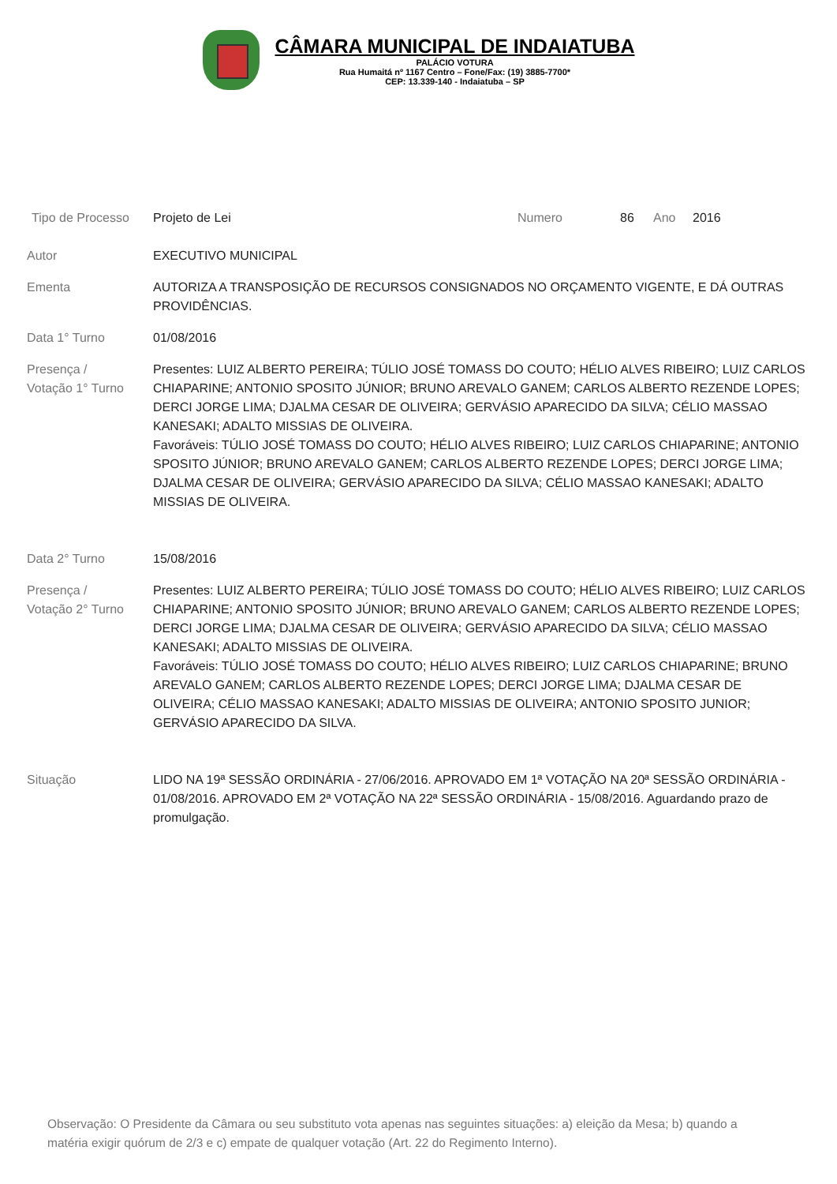CÂMARA MUNICIPAL DE INDAIATUBA
PALÁCIO VOTURA
Rua Humaitá nº 1167 Centro – Fone/Fax: (19) 3885-7700*
CEP: 13.339-140 - Indaiatuba – SP
Tipo de Processo Projeto de Lei Numero 86 Ano 2016
Autor EXECUTIVO MUNICIPAL
Ementa AUTORIZA A TRANSPOSIÇÃO DE RECURSOS CONSIGNADOS NO ORÇAMENTO VIGENTE, E DÁ OUTRAS PROVIDÊNCIAS.
Data 1° Turno 01/08/2016
Presença /
Votação 1° Turno Presentes: LUIZ ALBERTO PEREIRA; TÚLIO JOSÉ TOMASS DO COUTO; HÉLIO ALVES RIBEIRO; LUIZ CARLOS CHIAPARINE; ANTONIO SPOSITO JÚNIOR; BRUNO AREVALO GANEM; CARLOS ALBERTO REZENDE LOPES; DERCI JORGE LIMA; DJALMA CESAR DE OLIVEIRA; GERVÁSIO APARECIDO DA SILVA; CÉLIO MASSAO KANESAKI; ADALTO MISSIAS DE OLIVEIRA.
Favoráveis: TÚLIO JOSÉ TOMASS DO COUTO; HÉLIO ALVES RIBEIRO; LUIZ CARLOS CHIAPARINE; ANTONIO SPOSITO JÚNIOR; BRUNO AREVALO GANEM; CARLOS ALBERTO REZENDE LOPES; DERCI JORGE LIMA; DJALMA CESAR DE OLIVEIRA; GERVÁSIO APARECIDO DA SILVA; CÉLIO MASSAO KANESAKI; ADALTO MISSIAS DE OLIVEIRA.
Data 2° Turno 15/08/2016
Presença /
Votação 2° Turno Presentes: LUIZ ALBERTO PEREIRA; TÚLIO JOSÉ TOMASS DO COUTO; HÉLIO ALVES RIBEIRO; LUIZ CARLOS CHIAPARINE; ANTONIO SPOSITO JÚNIOR; BRUNO AREVALO GANEM; CARLOS ALBERTO REZENDE LOPES; DERCI JORGE LIMA; DJALMA CESAR DE OLIVEIRA; GERVÁSIO APARECIDO DA SILVA; CÉLIO MASSAO KANESAKI; ADALTO MISSIAS DE OLIVEIRA.
Favoráveis: TÚLIO JOSÉ TOMASS DO COUTO; HÉLIO ALVES RIBEIRO; LUIZ CARLOS CHIAPARINE; BRUNO AREVALO GANEM; CARLOS ALBERTO REZENDE LOPES; DERCI JORGE LIMA; DJALMA CESAR DE OLIVEIRA; CÉLIO MASSAO KANESAKI; ADALTO MISSIAS DE OLIVEIRA; ANTONIO SPOSITO JUNIOR; GERVÁSIO APARECIDO DA SILVA.
Situação LIDO NA 19ª SESSÃO ORDINÁRIA - 27/06/2016. APROVADO EM 1ª VOTAÇÃO NA 20ª SESSÃO ORDINÁRIA - 01/08/2016. APROVADO EM 2ª VOTAÇÃO NA 22ª SESSÃO ORDINÁRIA - 15/08/2016. Aguardando prazo de promulgação.
Observação: O Presidente da Câmara ou seu substituto vota apenas nas seguintes situações: a) eleição da Mesa; b) quando a matéria exigir quórum de 2/3 e c) empate de qualquer votação (Art. 22 do Regimento Interno).